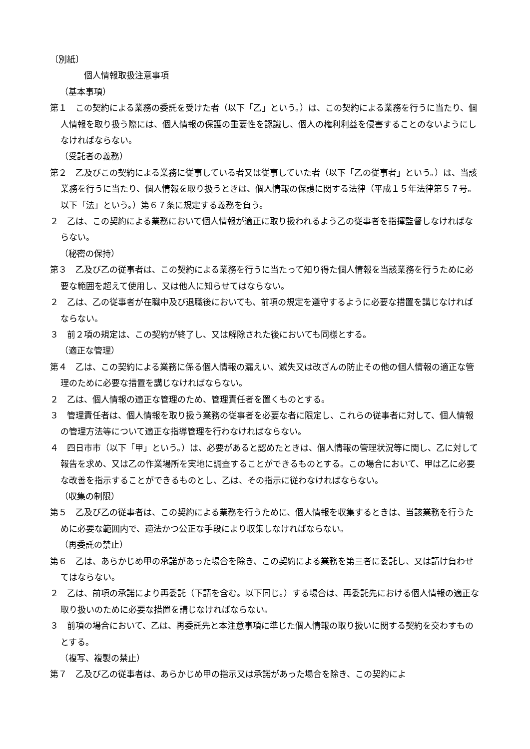〔別紙〕
個人情報取扱注意事項
（基本事項）
第１　この契約による業務の委託を受けた者（以下「乙」という。）は、この契約による業務を行うに当たり、個人情報を取り扱う際には、個人情報の保護の重要性を認識し、個人の権利利益を侵害することのないようにしなければならない。
（受託者の義務）
第２　乙及びこの契約による業務に従事している者又は従事していた者（以下「乙の従事者」という。）は、当該業務を行うに当たり、個人情報を取り扱うときは、個人情報の保護に関する法律（平成１５年法律第５７号。以下「法」という。）第６７条に規定する義務を負う。
２　乙は、この契約による業務において個人情報が適正に取り扱われるよう乙の従事者を指揮監督しなければならない。
（秘密の保持）
第３　乙及び乙の従事者は、この契約による業務を行うに当たって知り得た個人情報を当該業務を行うために必要な範囲を超えて使用し、又は他人に知らせてはならない。
２　乙は、乙の従事者が在職中及び退職後においても、前項の規定を遵守するように必要な措置を講じなければならない。
３　前２項の規定は、この契約が終了し、又は解除された後においても同様とする。
（適正な管理）
第４　乙は、この契約による業務に係る個人情報の漏えい、滅失又は改ざんの防止その他の個人情報の適正な管理のために必要な措置を講じなければならない。
２　乙は、個人情報の適正な管理のため、管理責任者を置くものとする。
３　管理責任者は、個人情報を取り扱う業務の従事者を必要な者に限定し、これらの従事者に対して、個人情報の管理方法等について適正な指導管理を行わなければならない。
４　四日市市（以下「甲」という。）は、必要があると認めたときは、個人情報の管理状況等に関し、乙に対して報告を求め、又は乙の作業場所を実地に調査することができるものとする。この場合において、甲は乙に必要な改善を指示することができるものとし、乙は、その指示に従わなければならない。
（収集の制限）
第５　乙及び乙の従事者は、この契約による業務を行うために、個人情報を収集するときは、当該業務を行うために必要な範囲内で、適法かつ公正な手段により収集しなければならない。
（再委託の禁止）
第６　乙は、あらかじめ甲の承諾があった場合を除き、この契約による業務を第三者に委託し、又は請け負わせてはならない。
２　乙は、前項の承諾により再委託（下請を含む。以下同じ。）する場合は、再委託先における個人情報の適正な取り扱いのために必要な措置を講じなければならない。
３　前項の場合において、乙は、再委託先と本注意事項に準じた個人情報の取り扱いに関する契約を交わすものとする。
（複写、複製の禁止）
第７　乙及び乙の従事者は、あらかじめ甲の指示又は承諾があった場合を除き、この契約によ